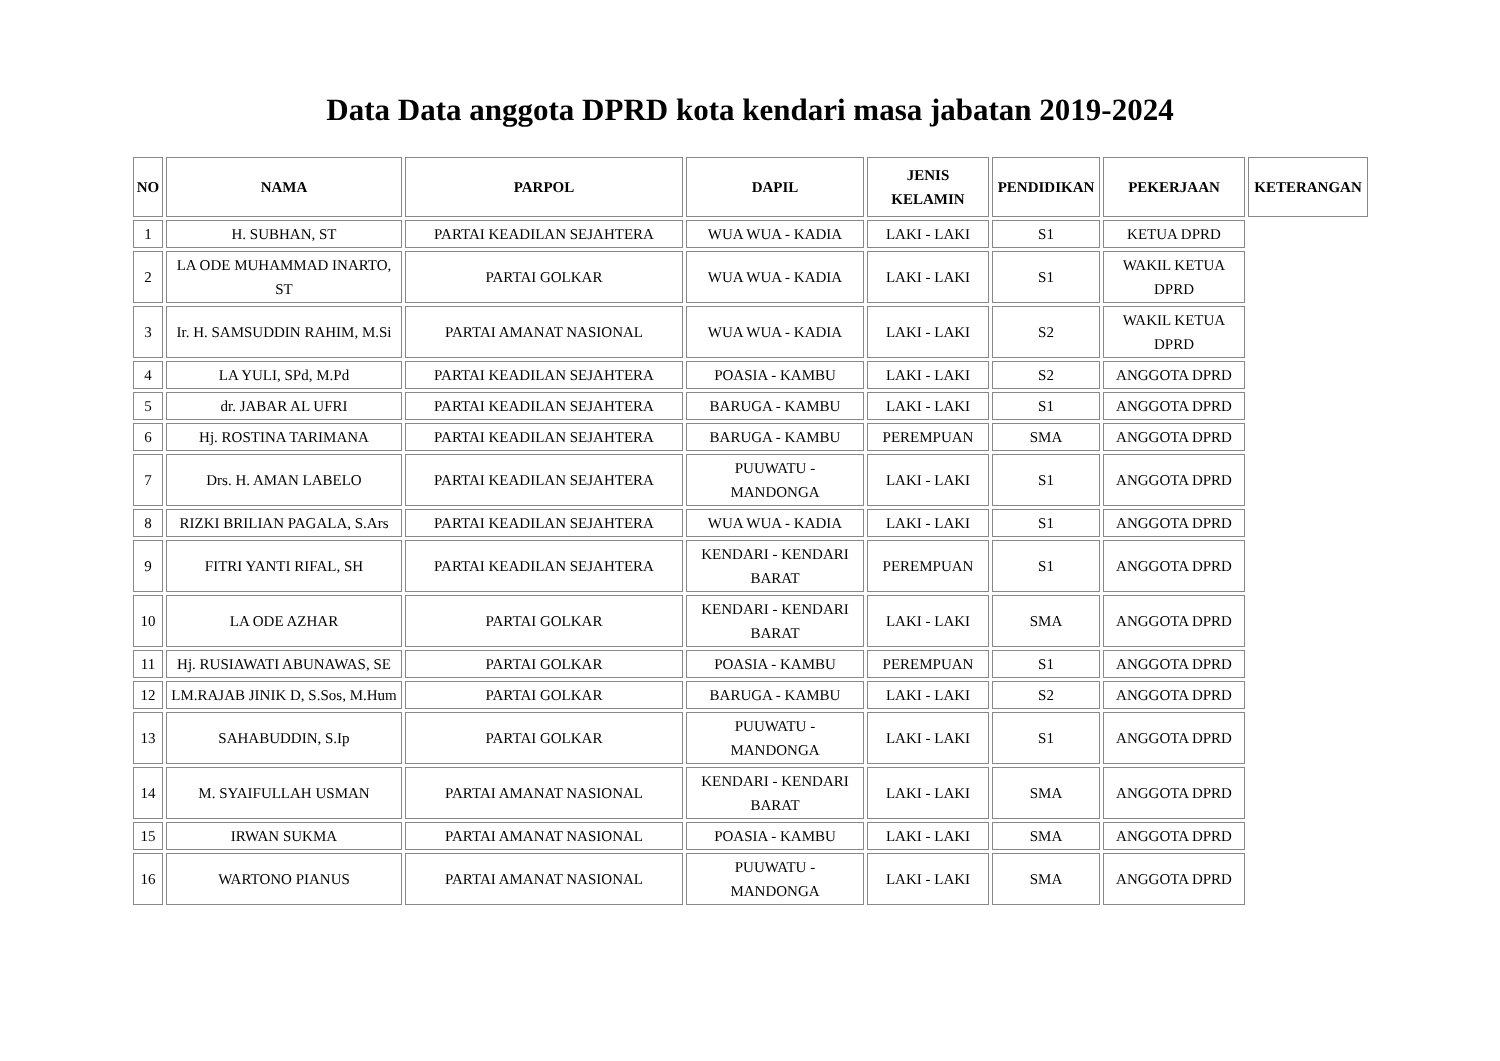Data Data anggota DPRD kota kendari masa jabatan 2019-2024
| NO | NAMA | PARPOL | DAPIL | JENIS KELAMIN | PENDIDIKAN | PEKERJAAN | KETERANGAN |
| --- | --- | --- | --- | --- | --- | --- | --- |
| 1 | H. SUBHAN, ST | PARTAI KEADILAN SEJAHTERA | WUA WUA - KADIA | LAKI - LAKI | S1 | KETUA DPRD | |
| 2 | LA ODE MUHAMMAD INARTO, ST | PARTAI GOLKAR | WUA WUA - KADIA | LAKI - LAKI | S1 | WAKIL KETUA DPRD | |
| 3 | Ir. H. SAMSUDDIN RAHIM, M.Si | PARTAI AMANAT NASIONAL | WUA WUA - KADIA | LAKI - LAKI | S2 | WAKIL KETUA DPRD | |
| 4 | LA YULI, SPd, M.Pd | PARTAI KEADILAN SEJAHTERA | POASIA - KAMBU | LAKI - LAKI | S2 | ANGGOTA DPRD | |
| 5 | dr. JABAR AL UFRI | PARTAI KEADILAN SEJAHTERA | BARUGA - KAMBU | LAKI - LAKI | S1 | ANGGOTA DPRD | |
| 6 | Hj. ROSTINA TARIMANA | PARTAI KEADILAN SEJAHTERA | BARUGA - KAMBU | PEREMPUAN | SMA | ANGGOTA DPRD | |
| 7 | Drs. H. AMAN LABELO | PARTAI KEADILAN SEJAHTERA | PUUWATU - MANDONGA | LAKI - LAKI | S1 | ANGGOTA DPRD | |
| 8 | RIZKI BRILIAN PAGALA, S.Ars | PARTAI KEADILAN SEJAHTERA | WUA WUA - KADIA | LAKI - LAKI | S1 | ANGGOTA DPRD | |
| 9 | FITRI YANTI RIFAL, SH | PARTAI KEADILAN SEJAHTERA | KENDARI - KENDARI BARAT | PEREMPUAN | S1 | ANGGOTA DPRD | |
| 10 | LA ODE AZHAR | PARTAI GOLKAR | KENDARI - KENDARI BARAT | LAKI - LAKI | SMA | ANGGOTA DPRD | |
| 11 | Hj. RUSIAWATI ABUNAWAS, SE | PARTAI GOLKAR | POASIA - KAMBU | PEREMPUAN | S1 | ANGGOTA DPRD | |
| 12 | LM.RAJAB JINIK D, S.Sos, M.Hum | PARTAI GOLKAR | BARUGA - KAMBU | LAKI - LAKI | S2 | ANGGOTA DPRD | |
| 13 | SAHABUDDIN, S.Ip | PARTAI GOLKAR | PUUWATU - MANDONGA | LAKI - LAKI | S1 | ANGGOTA DPRD | |
| 14 | M. SYAIFULLAH USMAN | PARTAI AMANAT NASIONAL | KENDARI - KENDARI BARAT | LAKI - LAKI | SMA | ANGGOTA DPRD | |
| 15 | IRWAN SUKMA | PARTAI AMANAT NASIONAL | POASIA - KAMBU | LAKI - LAKI | SMA | ANGGOTA DPRD | |
| 16 | WARTONO PIANUS | PARTAI AMANAT NASIONAL | PUUWATU - MANDONGA | LAKI - LAKI | SMA | ANGGOTA DPRD | |